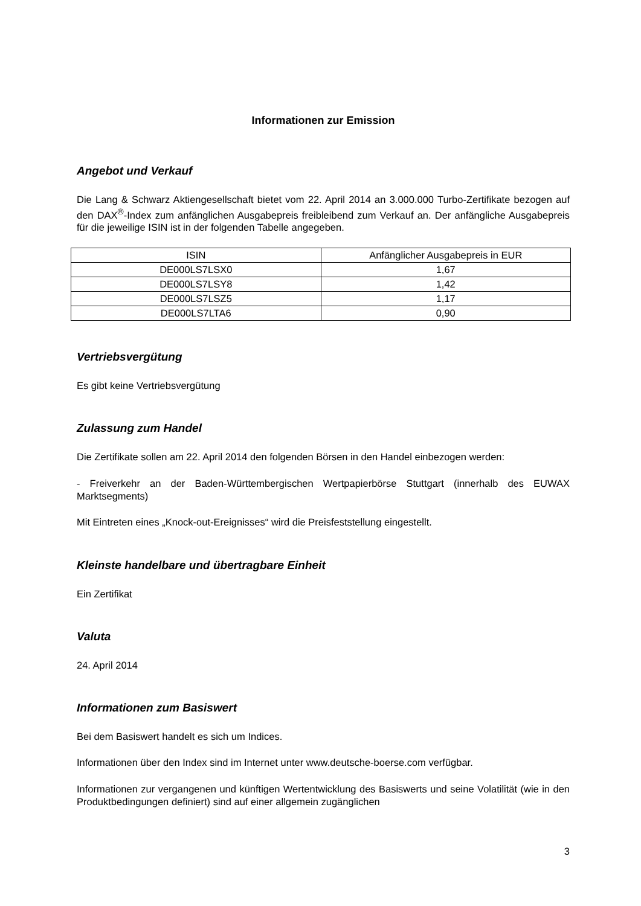Informationen zur Emission
Angebot und Verkauf
Die Lang & Schwarz Aktiengesellschaft bietet vom 22. April 2014 an 3.000.000 Turbo-Zertifikate bezogen auf den DAX<sup>®</sup>-Index zum anfänglichen Ausgabepreis freibleibend zum Verkauf an. Der anfängliche Ausgabepreis für die jeweilige ISIN ist in der folgenden Tabelle angegeben.
| ISIN | Anfänglicher Ausgabepreis in EUR |
| DE000LS7LSX0 | 1,67 |
| DE000LS7LSY8 | 1,42 |
| DE000LS7LSZ5 | 1,17 |
| DE000LS7LTA6 | 0,90 |
Vertriebsvergütung
Es gibt keine Vertriebsvergütung
Zulassung zum Handel
Die Zertifikate sollen am 22. April 2014 den folgenden Börsen in den Handel einbezogen werden:
- Freiverkehr an der Baden-Württembergischen Wertpapierbörse Stuttgart (innerhalb des EUWAX Marktsegments)
Mit Eintreten eines „Knock-out-Ereignisses“ wird die Preisfeststellung eingestellt.
Kleinste handelbare und übertragbare Einheit
Ein Zertifikat
Valuta
24. April 2014
Informationen zum Basiswert
Bei dem Basiswert handelt es sich um Indices.
Informationen über den Index sind im Internet unter www.deutsche-boerse.com verfügbar.
Informationen zur vergangenen und künftigen Wertentwicklung des Basiswerts und seine Volatilität (wie in den Produktbedingungen definiert) sind auf einer allgemein zugänglichen
3